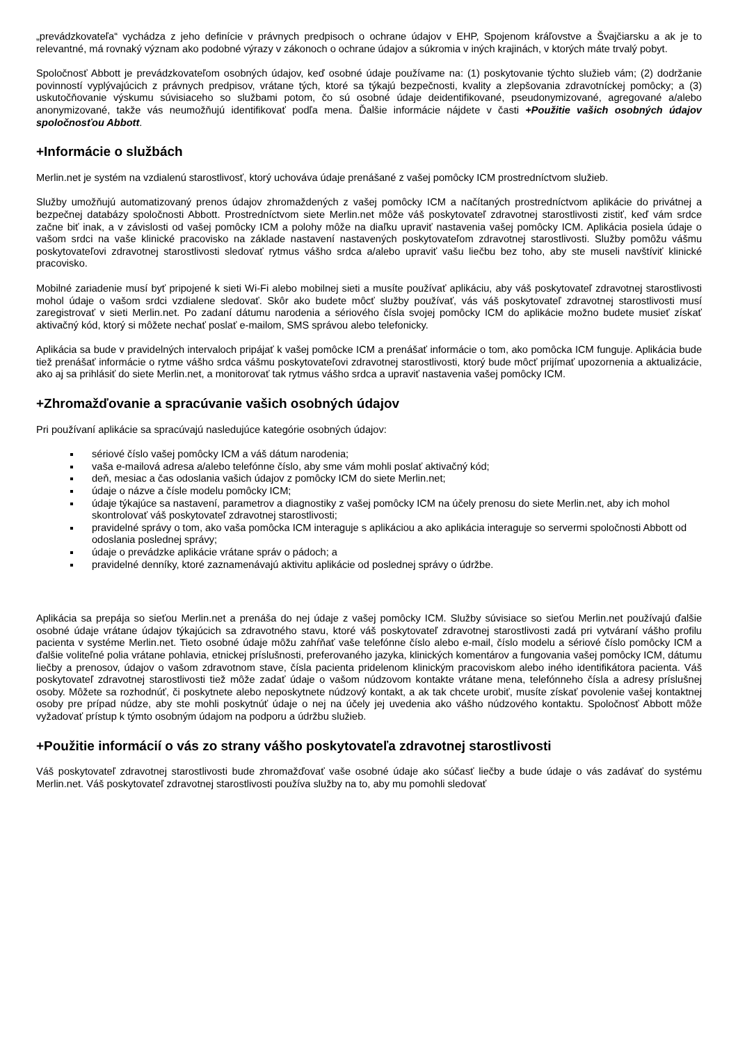„prevádzkovateľa“ vychádza z jeho definície v právnych predpisoch o ochrane údajov v EHP, Spojenom kráľovstve a Švajčiarsku a ak je to relevantné, má rovnaký význam ako podobné výrazy v zákonoch o ochrane údajov a súkromia v iných krajinách, v ktorých máte trvalý pobyt.
Spoločnosť Abbott je prevádzkovateľom osobných údajov, keď osobné údaje používame na: (1) poskytovanie týchto služieb vám; (2) dodržanie povinností vyplývajúcich z právnych predpisov, vrátane tých, ktoré sa týkajú bezpečnosti, kvality a zlepšovania zdravotníckej pomôcky; a (3) uskutočňovanie výskumu súvisiaceho so službami potom, čo sú osobné údaje deidentifikované, pseudonymizované, agregované a/alebo anonymizované, takže vás neumožňujú identifikovať podľa mena. Ďalšie informácie nájdete v časti +Použitie vašich osobných údajov spoločnosťou Abbott.
+Informácie o službách
Merlin.net je systém na vzdialenú starostlivosť, ktorý uchováva údaje prenášané z vašej pomôcky ICM prostredníctvom služieb.
Služby umožňujú automatizovaný prenos údajov zhromaždených z vašej pomôcky ICM a načítaných prostredníctvom aplikácie do privátnej a bezpečnej databázy spoločnosti Abbott. Prostredníctvom siete Merlin.net môže váš poskytovateľ zdravotnej starostlivosti zistiť, keď vám srdce začne biť inak, a v závislosti od vašej pomôcky ICM a polohy môže na diaľku upraviť nastavenia vašej pomôcky ICM. Aplikácia posiela údaje o vašom srdci na vaše klinické pracovisko na základe nastavení nastavených poskytovateľom zdravotnej starostlivosti. Služby pomôžu vášmu poskytovateľovi zdravotnej starostlivosti sledovať rytmus vášho srdca a/alebo upraviť vašu liečbu bez toho, aby ste museli navštíviť klinické pracovisko.
Mobilné zariadenie musí byť pripojené k sieti Wi-Fi alebo mobilnej sieti a musíte používať aplikáciu, aby váš poskytovateľ zdravotnej starostlivosti mohol údaje o vašom srdci vzdialene sledovať. Skôr ako budete môcť služby používať, vás váš poskytovateľ zdravotnej starostlivosti musí zaregistrovať v sieti Merlin.net. Po zadaní dátumu narodenia a sériového čísla svojej pomôcky ICM do aplikácie možno budete musieť získať aktivačný kód, ktorý si môžete nechať poslať e-mailom, SMS správou alebo telefonicky.
Aplikácia sa bude v pravidelných intervaloch pripájať k vašej pomôcke ICM a prenášať informácie o tom, ako pomôcka ICM funguje. Aplikácia bude tiež prenášať informácie o rytme vášho srdca vášmu poskytovateľovi zdravotnej starostlivosti, ktorý bude môcť prijímať upozornenia a aktualizácie, ako aj sa prihlásiť do siete Merlin.net, a monitorovať tak rytmus vášho srdca a upraviť nastavenia vašej pomôcky ICM.
+Zhromažďovanie a spracúvanie vašich osobných údajov
Pri používaní aplikácie sa spracúvajú nasledujúce kategórie osobných údajov:
sériové číslo vašej pomôcky ICM a váš dátum narodenia;
vaša e-mailová adresa a/alebo telefónne číslo, aby sme vám mohli poslať aktivačný kód;
deň, mesiac a čas odoslania vašich údajov z pomôcky ICM do siete Merlin.net;
údaje o názve a čísle modelu pomôcky ICM;
údaje týkajúce sa nastavení, parametrov a diagnostiky z vašej pomôcky ICM na účely prenosu do siete Merlin.net, aby ich mohol skontrolovať váš poskytovateľ zdravotnej starostlivosti;
pravidelné správy o tom, ako vaša pomôcka ICM interaguje s aplikáciou a ako aplikácia interaguje so servermi spoločnosti Abbott od odoslania poslednej správy;
údaje o prevádzke aplikácie vrátane správ o pádoch; a
pravidelné denníky, ktoré zaznamenávajú aktivitu aplikácie od poslednej správy o údržbe.
Aplikácia sa prepája so sieťou Merlin.net a prenáša do nej údaje z vašej pomôcky ICM. Služby súvisiace so sieťou Merlin.net používajú ďalšie osobné údaje vrátane údajov týkajúcich sa zdravotného stavu, ktoré váš poskytovateľ zdravotnej starostlivosti zadá pri vytváraní vášho profilu pacienta v systéme Merlin.net. Tieto osobné údaje môžu zahŕňať vaše telefónne číslo alebo e-mail, číslo modelu a sériové číslo pomôcky ICM a ďalšie voliteľné polia vrátane pohlavia, etnickej príslušnosti, preferovaného jazyka, klinických komentárov a fungovania vašej pomôcky ICM, dátumu liečby a prenosov, údajov o vašom zdravotnom stave, čísla pacienta pridelenom klinickým pracoviskom alebo iného identifikátora pacienta. Váš poskytovateľ zdravotnej starostlivosti tiež môže zadať údaje o vašom núdzovom kontakte vrátane mena, telefónneho čísla a adresy príslušnej osoby. Môžete sa rozhodnúť, či poskytnete alebo neposkytnete núdzový kontakt, a ak tak chcete urobiť, musíte získať povolenie vašej kontaktnej osoby pre prípad núdze, aby ste mohli poskytnúť údaje o nej na účely jej uvedenia ako vášho núdzového kontaktu. Spoločnosť Abbott môže vyžadovať prístup k týmto osobným údajom na podporu a údržbu služieb.
+Použitie informácií o vás zo strany vášho poskytovateľa zdravotnej starostlivosti
Váš poskytovateľ zdravotnej starostlivosti bude zhromažďovať vaše osobné údaje ako súčasť liečby a bude údaje o vás zadávať do systému Merlin.net. Váš poskytovateľ zdravotnej starostlivosti používa služby na to, aby mu pomohli sledovať